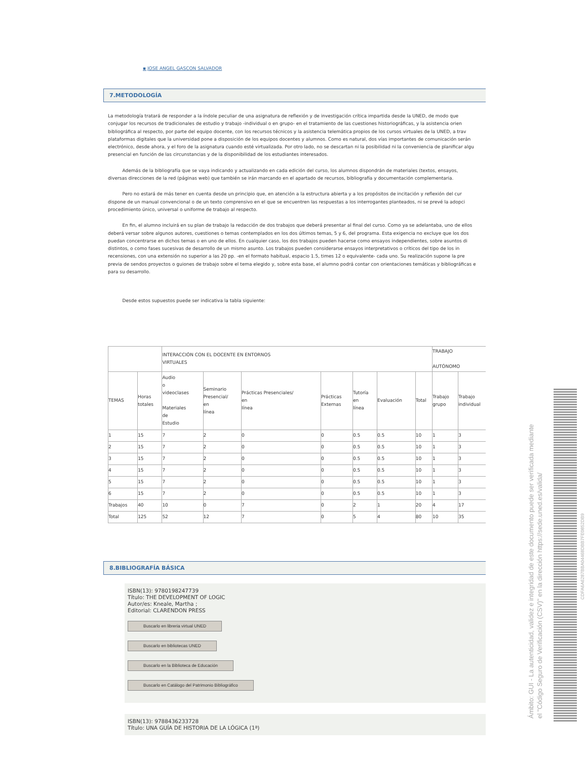▪ JOSE ANGEL GASCON SALVADOR
7.METODOLOGÍA
La metodología tratará de responder a la índole peculiar de una asignatura de reflexión y de investigación crítica impartida desde la UNED, de modo que
conjugar los recursos de tradicionales de estudio y trabajo -individual o en grupo- en el tratamiento de las cuestiones historiográficas, y la asistencia orien
bibliográfica al respecto, por parte del equipo docente, con los recursos técnicos y la asistencia telemática propios de los cursos virtuales de la UNED, a trav
plataformas digitales que la universidad pone a disposición de los equipos docentes y alumnos. Como es natural, dos vías importantes de comunicación serán
electrónico, desde ahora, y el foro de la asignatura cuando esté virtualizada. Por otro lado, no se descartan ni la posibilidad ni la conveniencia de planificar algu
presencial en función de las circunstancias y de la disponibilidad de los estudiantes interesados.
Además de la bibliografía que se vaya indicando y actualizando en cada edición del curso, los alumnos dispondrán de materiales (textos, ensayos,
diversas direcciones de la red (páginas web) que también se irán marcando en el apartado de recursos, bibliografía y documentación complementaria.
Pero no estará de más tener en cuenta desde un principio que, en atención a la estructura abierta y a los propósitos de incitación y reflexión del cur
dispone de un manual convencional o de un texto comprensivo en el que se encuentren las respuestas a los interrogantes planteados, ni se prevé la adopci
procedimiento único, universal o uniforme de trabajo al respecto.
En fin, el alumno incluirá en su plan de trabajo la redacción de dos trabajos que deberá presentar al final del curso. Como ya se adelantaba, uno de ellos
deberá versar sobre algunos autores, cuestiones o temas contemplados en los dos últimos temas, 5 y 6, del programa. Esta exigencia no excluye que los dos
puedan concentrarse en dichos temas o en uno de ellos. En cualquier caso, los dos trabajos pueden hacerse como ensayos independientes, sobre asuntos di
distintos, o como fases sucesivas de desarrollo de un mismo asunto. Los trabajos pueden considerarse ensayos interpretativos o críticos del tipo de los in
recensiones, con una extensión no superior a las 20 pp. -en el formato habitual, espacio 1.5, times 12 o equivalente- cada uno. Su realización supone la pre
previa de sendos proyectos o guiones de trabajo sobre el tema elegido y, sobre esta base, el alumno podrá contar con orientaciones temáticas y bibliográficas e
para su desarrollo.
Desde estos supuestos puede ser indicativa la tabla siguiente:
| | | INTERACCIÓN CON EL DOCENTE EN ENTORNOS VIRTUALES | | | | | | | TRABAJO AUTÓNOMO | |
| TEMAS | Horas totales | Audio o videoclases Materiales de Estudio | Seminario Presencial/ en línea | Prácticas Presenciales/ en línea | Prácticas Externas | Tutoría en línea | Evaluación | Total | Trabajo grupo | Trabajo individual |
| 1 | 15 | 7 | 2 | 0 | 0 | 0.5 | 0.5 | 10 | 1 | 3 |
| 2 | 15 | 7 | 2 | 0 | 0 | 0.5 | 0.5 | 10 | 1 | 3 |
| 3 | 15 | 7 | 2 | 0 | 0 | 0.5 | 0.5 | 10 | 1 | 3 |
| 4 | 15 | 7 | 2 | 0 | 0 | 0.5 | 0.5 | 10 | 1 | 3 |
| 5 | 15 | 7 | 2 | 0 | 0 | 0.5 | 0.5 | 10 | 1 | 3 |
| 6 | 15 | 7 | 2 | 0 | 0 | 0.5 | 0.5 | 10 | 1 | 3 |
| Trabajos | 40 | 10 | 0 | 7 | 0 | 2 | 1 | 20 | 4 | 17 |
| Total | 125 | 52 | 12 | 7 | 0 | 5 | 4 | 80 | 10 | 35 |
8.BIBLIOGRAFÍA BÁSICA
ISBN(13): 9780198247739
Título: THE DEVELOPMENT OF LOGIC
Autor/es: Kneale, Martha ;
Editorial: CLARENDON PRESS
Buscarlo en libreria virtual UNED
Buscarlo en bibliotecas UNED
Buscarlo en la Biblioteca de Educación
Buscarlo en Catálogo del Patrimonio Bibliográfico
ISBN(13): 9788436233728
Título: UNA GUÍA DE HISTORIA DE LA LÓGICA (1ª)
Ámbito: GUI - La autenticidad, validez e integridad de este documento puede ser verificada mediante
el "Código Seguro de Verificación (CSV)" en la dirección https://sede.uned.es/valida/
CDFA6A6287BBA04468DBB7FE0852DB9